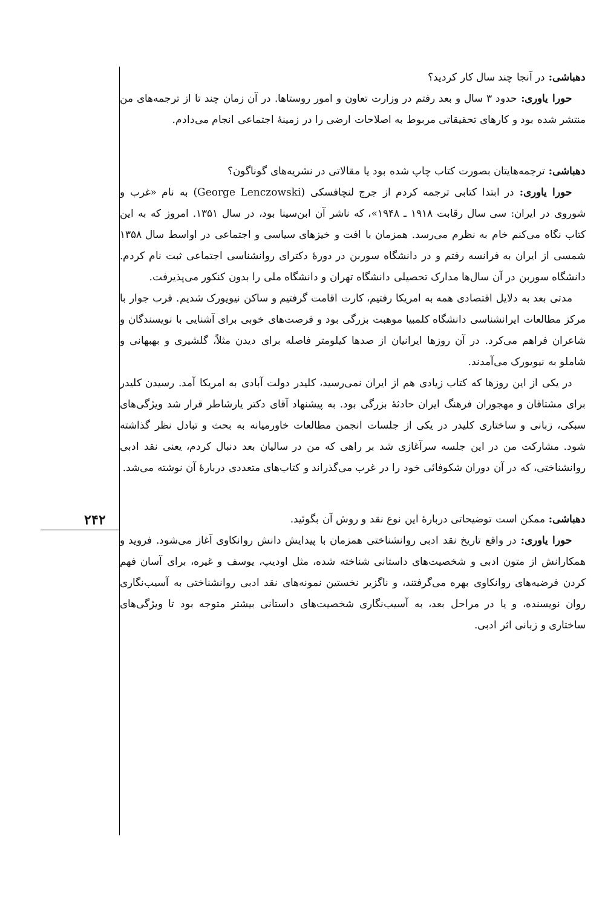دهباشی: در آنجا چند سال کار کردید؟
حورا یاوری: حدود ۳ سال و بعد رفتم در وزارت تعاون و امور روستاها. در آن زمان چند تا از ترجمه‌های من منتشر شده بود و کارهای تحقیقاتی مربوط به اصلاحات ارضی را در زمینهٔ اجتماعی انجام می‌دادم.
دهباشی: ترجمه‌هایتان بصورت کتاب چاپ شده بود یا مقالاتی در نشریه‌های گوناگون؟
حورا یاوری: در ابتدا کتابی ترجمه کردم از جرج لنچافسکی (George Lenczowski) به نام «غرب و شوروی در ایران: سی سال رقابت ۱۹۱۸ ـ ۱۹۴۸»، که ناشر آن ابن‌سینا بود، در سال ۱۳۵۱. امروز که به این کتاب نگاه می‌کنم خام به نظرم می‌رسد. همزمان با افت و خیزهای سیاسی و اجتماعی در اواسط سال ۱۳۵۸ شمسی از ایران به فرانسه رفتم و در دانشگاه سوربن در دورهٔ دکترای روانشناسی اجتماعی ثبت نام کردم. دانشگاه سوربن در آن سال‌ها مدارک تحصیلی دانشگاه تهران و دانشگاه ملی را بدون کنکور می‌پذیرفت.
مدتی بعد به دلایل اقتصادی همه به امریکا رفتیم، کارت اقامت گرفتیم و ساکن نیویورک شدیم. قرب جوار با مرکز مطالعات ایرانشناسی دانشگاه کلمبیا موهبت بزرگی بود و فرصت‌های خوبی برای آشنایی با نویسندگان و شاعران فراهم می‌کرد. در آن روزها ایرانیان از صدها کیلومتر فاصله برای دیدن مثلاً، گلشیری و بهبهانی و شاملو به نیویورک می‌آمدند.
در یکی از این روزها که کتاب زیادی هم از ایران نمی‌رسید، کلیدر دولت آبادی به امریکا آمد. رسیدن کلیدر برای مشتاقان و مهجوران فرهنگ ایران حادثهٔ بزرگی بود. به پیشنهاد آقای دکتر یارشاطر قرار شد ویژگی‌های سبکی، زبانی و ساختاری کلیدر در یکی از جلسات انجمن مطالعات خاورمیانه به بحث و تبادل نظر گذاشته شود. مشارکت من در این جلسه سرآغازی شد بر راهی که من در سالیان بعد دنبال کردم، یعنی نقد ادبی روانشناختی، که در آن دوران شکوفائی خود را در غرب می‌گذراند و کتاب‌های متعددی دربارهٔ آن نوشته می‌شد.
دهباشی: ممکن است توضیحاتی دربارهٔ این نوع نقد و روش آن بگوئید.
حورا یاوری: در واقع تاریخ نقد ادبی روانشناختی همزمان با پیدایش دانش روانکاوی آغاز می‌شود. فروید و همکارانش از متون ادبی و شخصیت‌های داستانی شناخته شده، مثل اودیپ، یوسف و غیره، برای آسان فهم کردن فرضیه‌های روانکاوی بهره می‌گرفتند، و ناگزیر نخستین نمونه‌های نقد ادبی روانشناختی به آسیب‌نگاری روان نویسنده، و یا در مراحل بعد، به آسیب‌نگاری شخصیت‌های داستانی بیشتر متوجه بود تا ویژگی‌های ساختاری و زبانی اثر ادبی.
۲۴۲